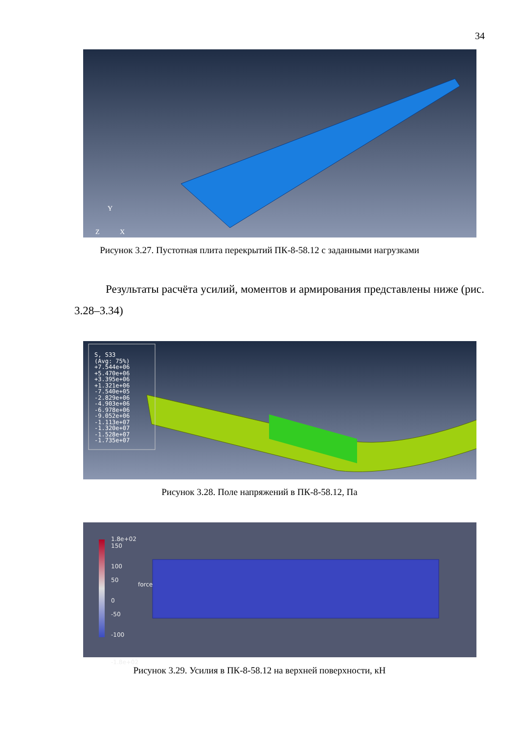34
Y
Z
X
Рисунок 3.27. Пустотная плита перекрытий ПК-8-58.12 с заданными нагрузками
Результаты расчёта усилий, моментов и армирования представлены ниже (рис. 3.28–3.34)
S, S33
(Avg: 75%)
+7.544e+06
+5.470e+06
+3.395e+06
+1.321e+06
-7.540e+05
-2.829e+06
-4.903e+06
-6.978e+06
-9.052e+06
-1.113e+07
-1.320e+07
-1.528e+07
-1.735e+07
Рисунок 3.28. Поле напряжений в ПК-8-58.12, Па
1.8e+02
150
100
50
0
-50
-100
-1.8e+02
force
Рисунок 3.29. Усилия в ПК-8-58.12 на верхней поверхности, кН